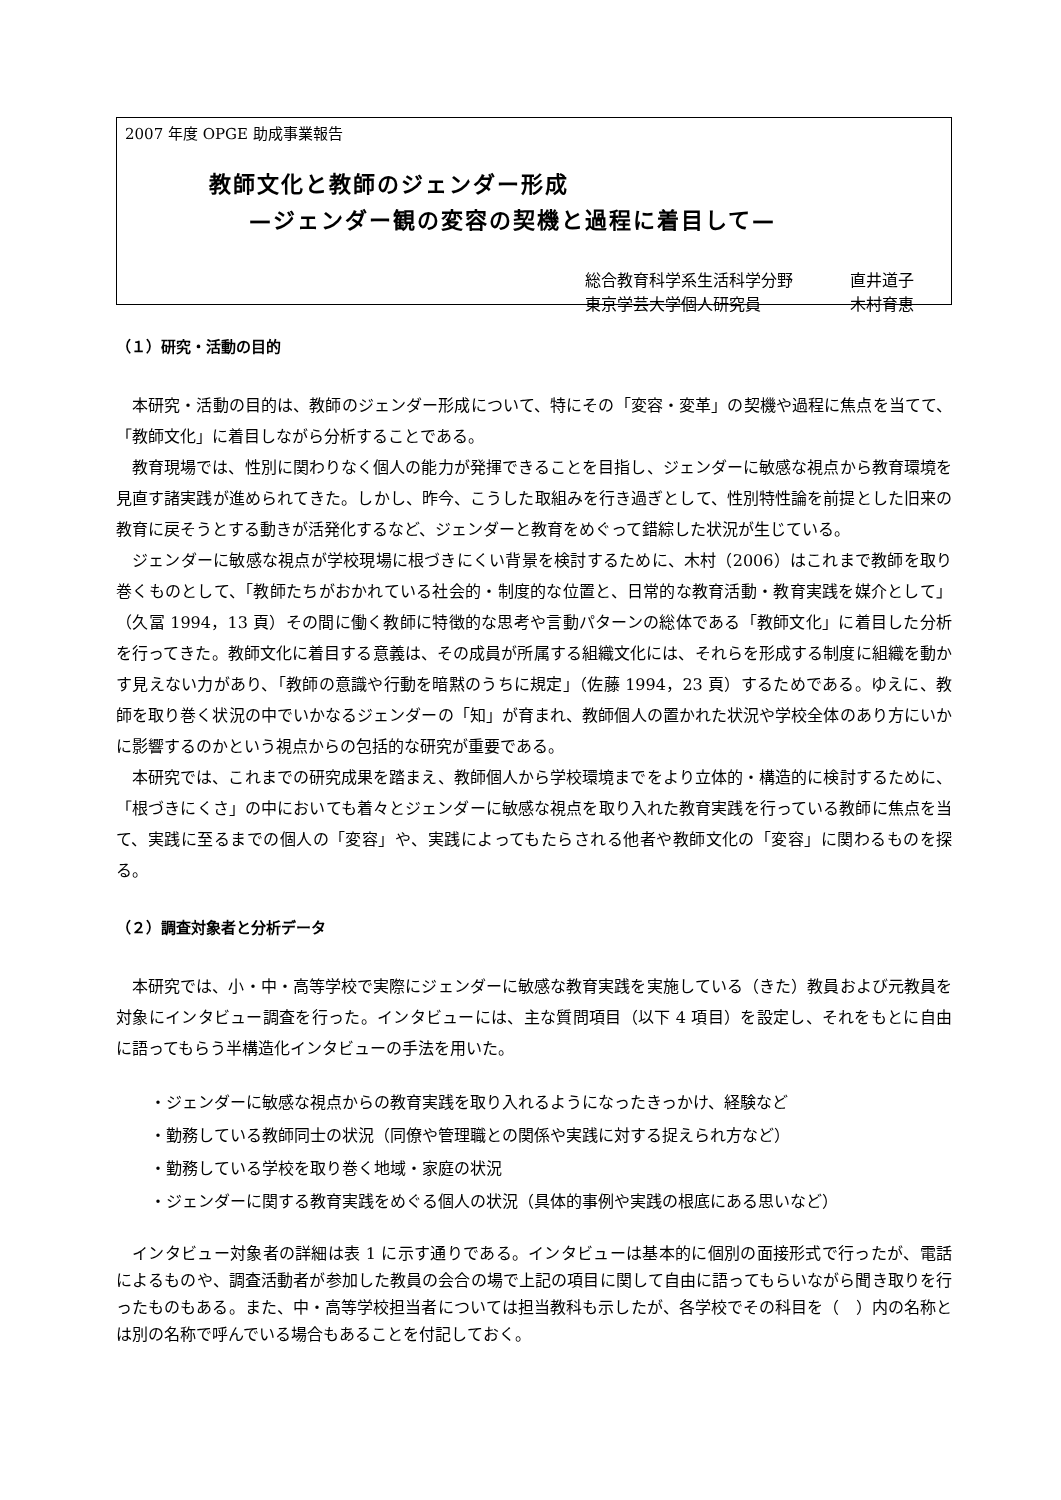2007 年度 OPGE 助成事業報告
教師文化と教師のジェンダー形成
—ジェンダー観の変容の契機と過程に着目して—
総合教育科学系生活科学分野 直井道子
東京学芸大学個人研究員 木村育恵
（１）研究・活動の目的
本研究・活動の目的は、教師のジェンダー形成について、特にその「変容・変革」の契機や過程に焦点を当てて、「教師文化」に着目しながら分析することである。
教育現場では、性別に関わりなく個人の能力が発揮できることを目指し、ジェンダーに敏感な視点から教育環境を見直す諸実践が進められてきた。しかし、昨今、こうした取組みを行き過ぎとして、性別特性論を前提とした旧来の教育に戻そうとする動きが活発化するなど、ジェンダーと教育をめぐって錯綜した状況が生じている。
ジェンダーに敏感な視点が学校現場に根づきにくい背景を検討するために、木村（2006）はこれまで教師を取り巻くものとして、「教師たちがおかれている社会的・制度的な位置と、日常的な教育活動・教育実践を媒介として」（久冨 1994，13 頁）その間に働く教師に特徴的な思考や言動パターンの総体である「教師文化」に着目した分析を行ってきた。教師文化に着目する意義は、その成員が所属する組織文化には、それらを形成する制度に組織を動かす見えない力があり、「教師の意識や行動を暗黙のうちに規定」（佐藤 1994，23 頁）するためである。ゆえに、教師を取り巻く状況の中でいかなるジェンダーの「知」が育まれ、教師個人の置かれた状況や学校全体のあり方にいかに影響するのかという視点からの包括的な研究が重要である。
本研究では、これまでの研究成果を踏まえ、教師個人から学校環境までをより立体的・構造的に検討するために、「根づきにくさ」の中においても着々とジェンダーに敏感な視点を取り入れた教育実践を行っている教師に焦点を当て、実践に至るまでの個人の「変容」や、実践によってもたらされる他者や教師文化の「変容」に関わるものを探る。
（２）調査対象者と分析データ
本研究では、小・中・高等学校で実際にジェンダーに敏感な教育実践を実施している（きた）教員および元教員を対象にインタビュー調査を行った。インタビューには、主な質問項目（以下 4 項目）を設定し、それをもとに自由に語ってもらう半構造化インタビューの手法を用いた。
・ジェンダーに敏感な視点からの教育実践を取り入れるようになったきっかけ、経験など
・勤務している教師同士の状況（同僚や管理職との関係や実践に対する捉えられ方など）
・勤務している学校を取り巻く地域・家庭の状況
・ジェンダーに関する教育実践をめぐる個人の状況（具体的事例や実践の根底にある思いなど）
インタビュー対象者の詳細は表 1 に示す通りである。インタビューは基本的に個別の面接形式で行ったが、電話によるものや、調査活動者が参加した教員の会合の場で上記の項目に関して自由に語ってもらいながら聞き取りを行ったものもある。また、中・高等学校担当者については担当教科も示したが、各学校でその科目を（　）内の名称とは別の名称で呼んでいる場合もあることを付記しておく。